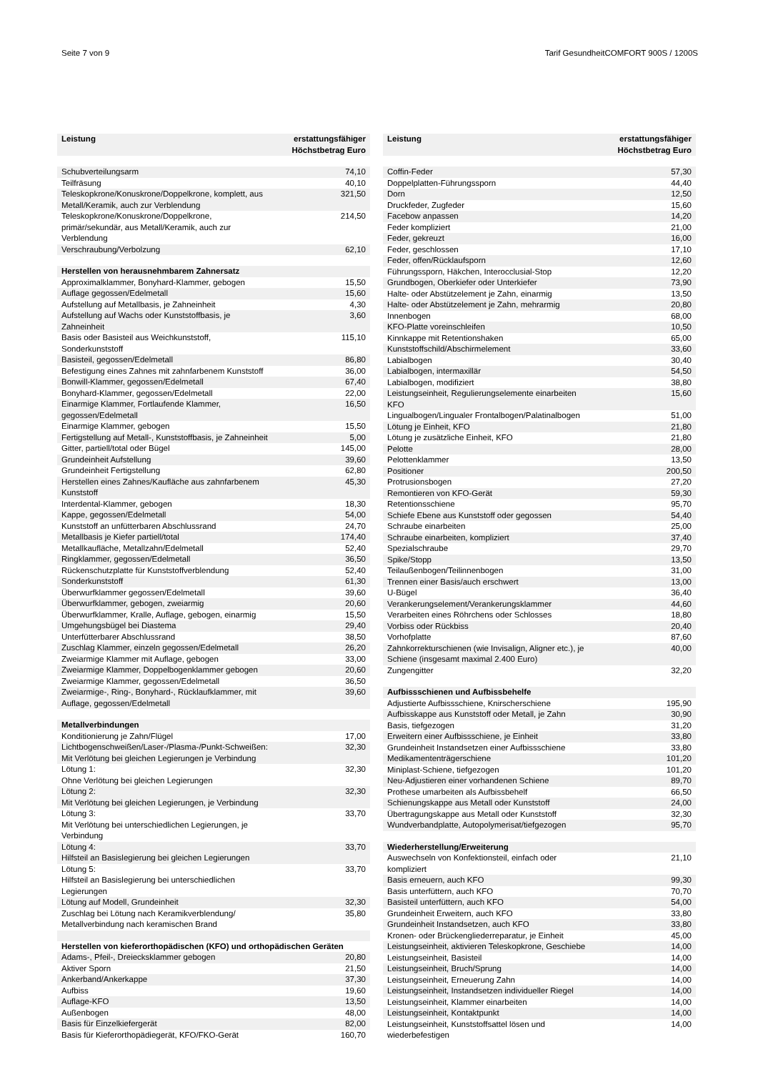Seite 7 von 9 Tarif GesundheitCOMFORT 900S / 1200S
| Leistung | erstattungsfähiger Höchstbetrag Euro |
| --- | --- |
| Schubverteilungsarm | 74,10 |
| Teilfräsung | 40,10 |
| Teleskopkrone/Konuskrone/Doppelkrone, komplett, aus Metall/Keramik, auch zur Verblendung | 321,50 |
| Teleskopkrone/Konuskrone/Doppelkrone, primär/sekundär, aus Metall/Keramik, auch zur Verblendung | 214,50 |
| Verschraubung/Verbolzung | 62,10 |
| Herstellen von herausnehmbarem Zahnersatz | |
| Approximalklammer, Bonyhard-Klammer, gebogen | 15,50 |
| Auflage gegossen/Edelmetall | 15,60 |
| Aufstellung auf Metallbasis, je Zahneinheit | 4,30 |
| Aufstellung auf Wachs oder Kunststoffbasis, je Zahneinheit | 3,60 |
| Basis oder Basisteil aus Weichkunststoff, Sonderkunststoff | 115,10 |
| Basisteil, gegossen/Edelmetall | 86,80 |
| Befestigung eines Zahnes mit zahnfarbenem Kunststoff | 36,00 |
| Bonwill-Klammer, gegossen/Edelmetall | 67,40 |
| Bonyhard-Klammer, gegossen/Edelmetall | 22,00 |
| Einarmige Klammer, Fortlaufende Klammer, gegossen/Edelmetall | 16,50 |
| Einarmige Klammer, gebogen | 15,50 |
| Fertigstellung auf Metall-, Kunststoffbasis, je Zahneinheit | 5,00 |
| Gitter, partiell/total oder Bügel | 145,00 |
| Grundeinheit Aufstellung | 39,60 |
| Grundeinheit Fertigstellung | 62,80 |
| Herstellen eines Zahnes/Kaufläche aus zahnfarbenem Kunststoff | 45,30 |
| Interdental-Klammer, gebogen | 18,30 |
| Kappe, gegossen/Edelmetall | 54,00 |
| Kunststoff an unfütterbaren Abschlussrand | 24,70 |
| Metallbasis je Kiefer partiell/total | 174,40 |
| Metallkaufläche, Metallzahn/Edelmetall | 52,40 |
| Ringklammer, gegossen/Edelmetall | 36,50 |
| Rückenschutzplatte für Kunststoffverblendung | 52,40 |
| Sonderkunststoff | 61,30 |
| Überwurfklammer gegossen/Edelmetall | 39,60 |
| Überwurfklammer, gebogen, zweiarmig | 20,60 |
| Überwurfklammer, Kralle, Auflage, gebogen, einarmig | 15,50 |
| Umgehungsbügel bei Diastema | 29,40 |
| Unterfütterbarer Abschlussrand | 38,50 |
| Zuschlag Klammer, einzeln gegossen/Edelmetall | 26,20 |
| Zweiarmige Klammer mit Auflage, gebogen | 33,00 |
| Zweiarmige Klammer, Doppelbogenklammer gebogen | 20,60 |
| Zweiarmige Klammer, gegossen/Edelmetall | 36,50 |
| Zweiarmige-, Ring-, Bonyhard-, Rücklaufklammer, mit Auflage, gegossen/Edelmetall | 39,60 |
| Metallverbindungen | |
| Konditionierung je Zahn/Flügel | 17,00 |
| Lichtbogenschweißen/Laser-/Plasma-/Punkt-Schweißen: Mit Verlötung bei gleichen Legierungen je Verbindung | 32,30 |
| Lötung 1: Ohne Verlötung bei gleichen Legierungen | 32,30 |
| Lötung 2: Mit Verlötung bei gleichen Legierungen, je Verbindung | 32,30 |
| Lötung 3: Mit Verlötung bei unterschiedlichen Legierungen, je Verbindung | 33,70 |
| Lötung 4: Hilfsteil an Basislegierung bei gleichen Legierungen | 33,70 |
| Lötung 5: Hilfsteil an Basislegierung bei unterschiedlichen Legierungen | 33,70 |
| Lötung auf Modell, Grundeinheit | 32,30 |
| Zuschlag bei Lötung nach Keramikverblendung/ Metallverbindung nach keramischen Brand | 35,80 |
| Herstellen von kieferorthopädischen (KFO) und orthopädischen Geräten | |
| Adams-, Pfeil-, Dreiecksklammer gebogen | 20,80 |
| Aktiver Sporn | 21,50 |
| Ankerband/Ankerkappe | 37,30 |
| Aufbiss | 19,60 |
| Auflage-KFO | 13,50 |
| Außenbogen | 48,00 |
| Basis für Einzelkiefergerät | 82,00 |
| Basis für Kieferorthopädiegerät, KFO/FKO-Gerät | 160,70 |
| Leistung | erstattungsfähiger Höchstbetrag Euro |
| --- | --- |
| Coffin-Feder | 57,30 |
| Doppelplatten-Führungssporn | 44,40 |
| Dorn | 12,50 |
| Druckfeder, Zugfeder | 15,60 |
| Facebow anpassen | 14,20 |
| Feder kompliziert | 21,00 |
| Feder, gekreuzt | 16,00 |
| Feder, geschlossen | 17,10 |
| Feder, offen/Rücklaufsporn | 12,60 |
| Führungssporn, Häkchen, Interocclusial-Stop | 12,20 |
| Grundbogen, Oberkiefer oder Unterkiefer | 73,90 |
| Halte- oder Abstützelement je Zahn, einarmig | 13,50 |
| Halte- oder Abstützelement je Zahn, mehrarmig | 20,80 |
| Innenbogen | 68,00 |
| KFO-Platte voreinschleifen | 10,50 |
| Kinnkappe mit Retentionshaken | 65,00 |
| Kunststoffschild/Abschirmelement | 33,60 |
| Labialbogen | 30,40 |
| Labialbogen, intermaxillär | 54,50 |
| Labialbogen, modifiziert | 38,80 |
| Leistungseinheit, Regulierungselemente einarbeiten KFO | 15,60 |
| Lingualbogen/Lingualer Frontalbogen/Palatinalbogen | 51,00 |
| Lötung je Einheit, KFO | 21,80 |
| Lötung je zusätzliche Einheit, KFO | 21,80 |
| Pelotte | 28,00 |
| Pelottenklammer | 13,50 |
| Positioner | 200,50 |
| Protrusionsbogen | 27,20 |
| Remontieren von KFO-Gerät | 59,30 |
| Retentionsschiene | 95,70 |
| Schiefe Ebene aus Kunststoff oder gegossen | 54,40 |
| Schraube einarbeiten | 25,00 |
| Schraube einarbeiten, kompliziert | 37,40 |
| Spezialschraube | 29,70 |
| Spike/Stopp | 13,50 |
| Teilaußenbogen/Teilinnenbogen | 31,00 |
| Trennen einer Basis/auch erschwert | 13,00 |
| U-Bügel | 36,40 |
| Verankerungselement/Verankerungsklammer | 44,60 |
| Verarbeiten eines Röhrchens oder Schlosses | 18,80 |
| Vorbiss oder Rückbiss | 20,40 |
| Vorhofplatte | 87,60 |
| Zahnkorrekturschienen (wie Invisalign, Aligner etc.), je Schiene (insgesamt maximal 2.400 Euro) | 40,00 |
| Zungengitter | 32,20 |
| Aufbissschienen und Aufbissbehelfe | |
| Adjustierte Aufbissschiene, Knirscherschiene | 195,90 |
| Aufbisskappe aus Kunststoff oder Metall, je Zahn | 30,90 |
| Basis, tiefgezogen | 31,20 |
| Erweitern einer Aufbissschiene, je Einheit | 33,80 |
| Grundeinheit Instandsetzen einer Aufbissschiene | 33,80 |
| Medikamententrägerschiene | 101,20 |
| Miniplast-Schiene, tiefgezogen | 101,20 |
| Neu-Adjustieren einer vorhandenen Schiene | 89,70 |
| Prothese umarbeiten als Aufbissbehelf | 66,50 |
| Schienungskappe aus Metall oder Kunststoff | 24,00 |
| Übertragungskappe aus Metall oder Kunststoff | 32,30 |
| Wundverbandplatte, Autopolymerisat/tiefgezogen | 95,70 |
| Wiederherstellung/Erweiterung | |
| Auswechseln von Konfektionsteil, einfach oder kompliziert | 21,10 |
| Basis erneuern, auch KFO | 99,30 |
| Basis unterfüttern, auch KFO | 70,70 |
| Basisteil unterfüttern, auch KFO | 54,00 |
| Grundeinheit Erweitern, auch KFO | 33,80 |
| Grundeinheit Instandsetzen, auch KFO | 33,80 |
| Kronen- oder Brückengliederreparatur, je Einheit | 45,00 |
| Leistungseinheit, aktivieren Teleskopkrone, Geschiebe | 14,00 |
| Leistungseinheit, Basisteil | 14,00 |
| Leistungseinheit, Bruch/Sprung | 14,00 |
| Leistungseinheit, Erneuerung Zahn | 14,00 |
| Leistungseinheit, Instandsetzen individueller Riegel | 14,00 |
| Leistungseinheit, Klammer einarbeiten | 14,00 |
| Leistungseinheit, Kontaktpunkt | 14,00 |
| Leistungseinheit, Kunststoffsattel lösen und wiederbefestigen | 14,00 |